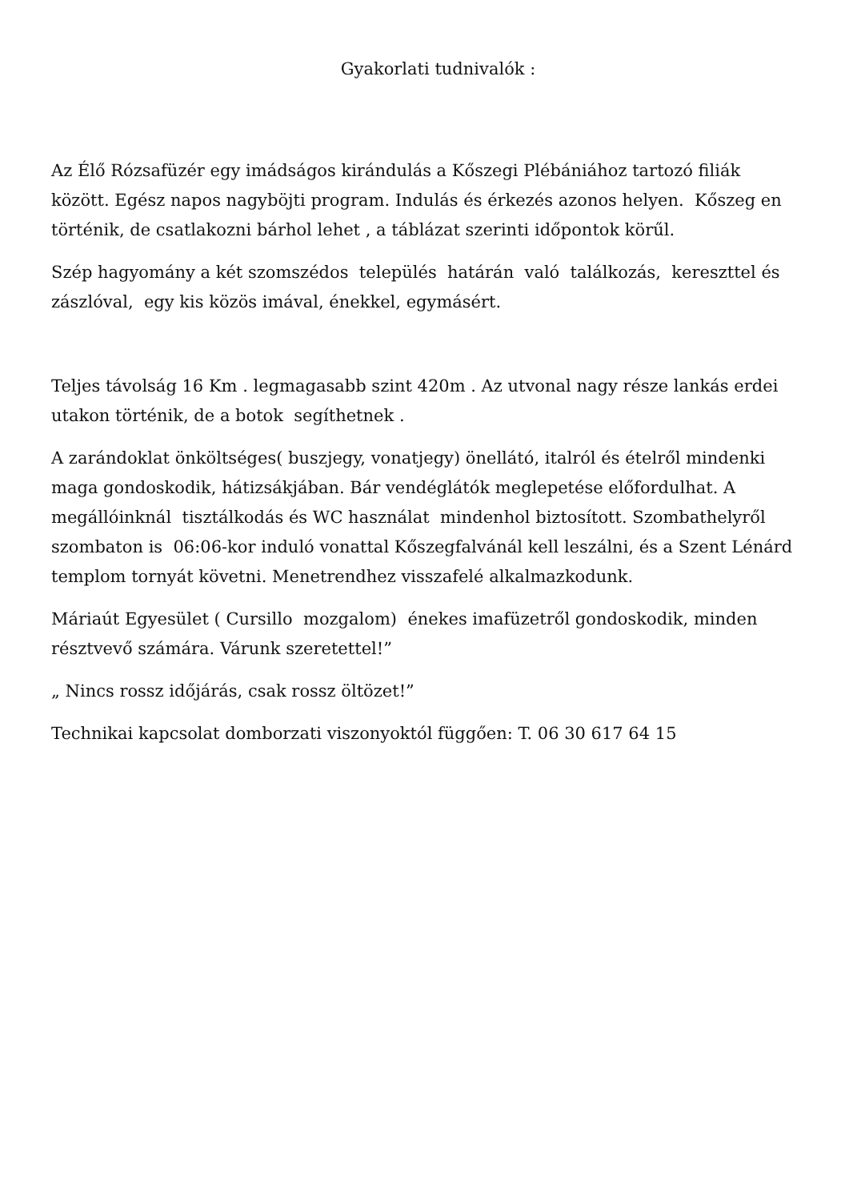Gyakorlati tudnivalók :
Az Élő Rózsafüzér egy imádságos kirándulás a Kőszegi Plébániához tartozó filiák között. Egész napos nagyböjti program. Indulás és érkezés azonos helyen. Kőszeg en történik, de csatlakozni bárhol lehet , a táblázat szerinti időpontok körűl.
Szép hagyomány a két szomszédos település határán való találkozás, kereszttel és zászlóval, egy kis közös imával, énekkel, egymásért.
Teljes távolság 16 Km . legmagasabb szint 420m . Az utvonal nagy része lankás erdei utakon történik, de a botok segíthetnek .
A zarándoklat önköltséges( buszjegy, vonatjegy) önellátó, italról és ételről mindenki maga gondoskodik, hátizsákjában. Bár vendéglátók meglepetése előfordulhat. A megállóinknál tisztálkodás és WC használat mindenhol biztosított. Szombathelyről szombaton is 06:06-kor induló vonattal Kőszegfalvánál kell leszálni, és a Szent Lénárd templom tornyát követni. Menetrendhez visszafelé alkalmazkodunk.
Máriaút Egyesület ( Cursillo mozgalom) énekes imafüzetről gondoskodik, minden résztvevő számára. Várunk szeretettel!”
„ Nincs rossz időjárás, csak rossz öltözet!”
Technikai kapcsolat domborzati viszonyoktól függően: T. 06 30 617 64 15